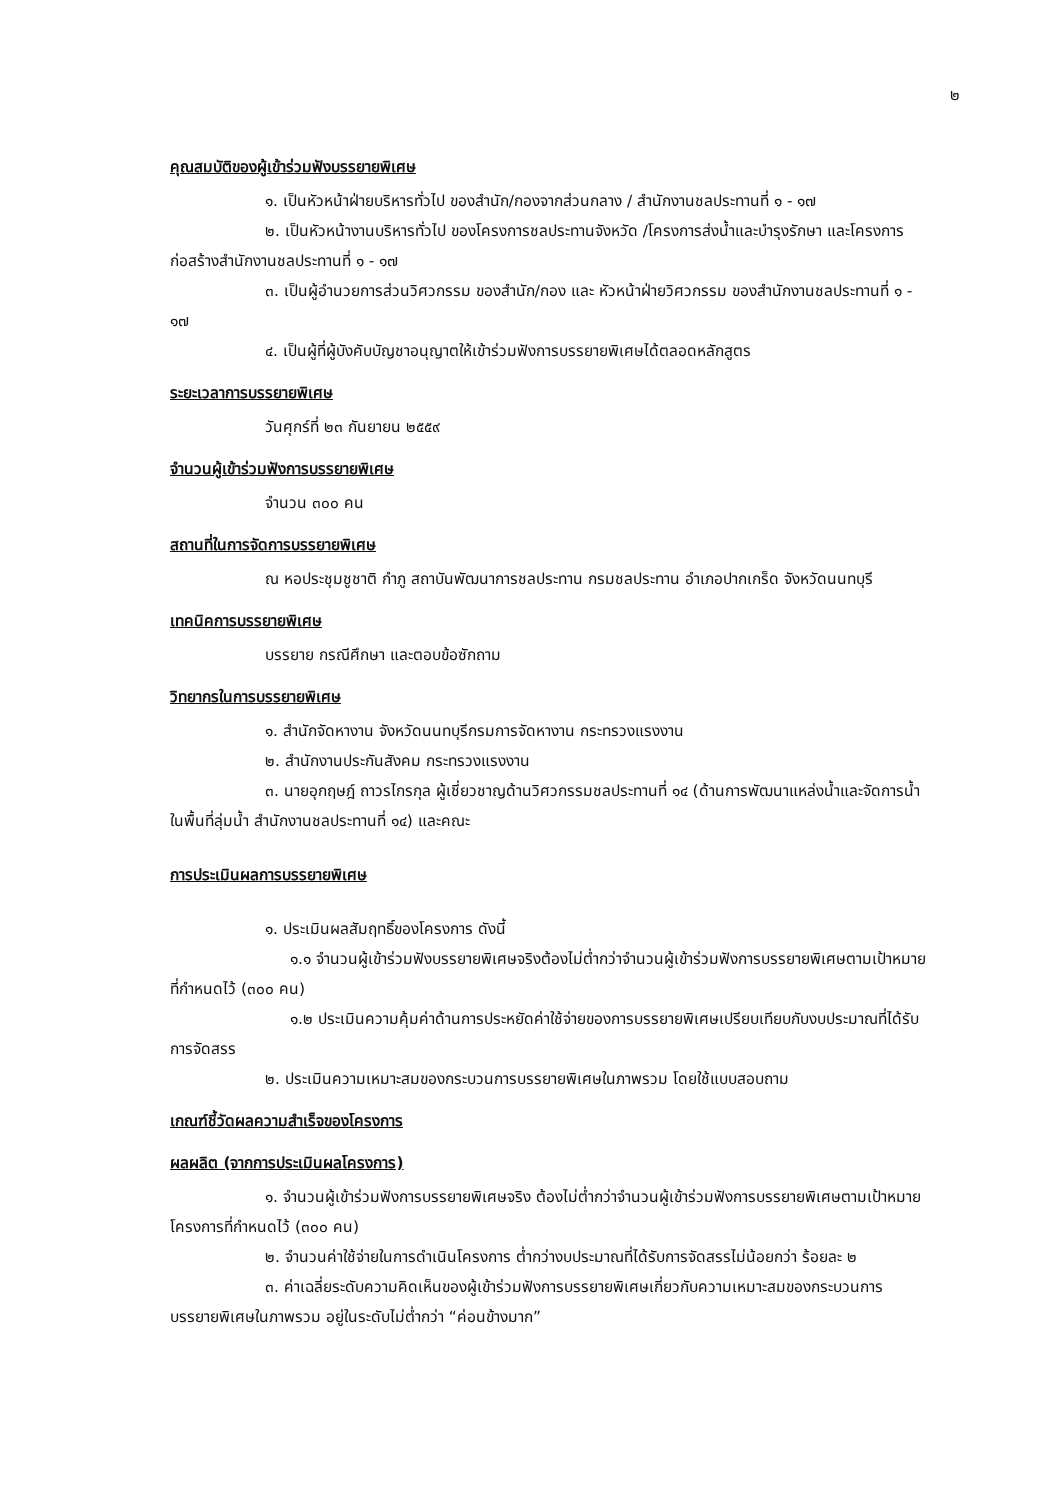๒
คุณสมบัติของผู้เข้าร่วมฟังบรรยายพิเศษ
๑. เป็นหัวหน้าฝ่ายบริหารทั่วไป ของสำนัก/กองจากส่วนกลาง / สำนักงานชลประทานที่ ๑ - ๑๗
๒. เป็นหัวหน้างานบริหารทั่วไป ของโครงการชลประทานจังหวัด /โครงการส่งน้ำและบำรุงรักษา และโครงการก่อสร้างสำนักงานชลประทานที่ ๑ - ๑๗
๓. เป็นผู้อำนวยการส่วนวิศวกรรม ของสำนัก/กอง และ หัวหน้าฝ่ายวิศวกรรม ของสำนักงานชลประทานที่ ๑ - ๑๗
๔. เป็นผู้ที่ผู้บังคับบัญชาอนุญาตให้เข้าร่วมฟังการบรรยายพิเศษได้ตลอดหลักสูตร
ระยะเวลาการบรรยายพิเศษ
วันศุกร์ที่ ๒๓ กันยายน ๒๕๕๙
จำนวนผู้เข้าร่วมฟังการบรรยายพิเศษ
จำนวน ๓๐๐ คน
สถานที่ในการจัดการบรรยายพิเศษ
ณ หอประชุมชูชาติ กำภู สถาบันพัฒนาการชลประทาน กรมชลประทาน อำเภอปากเกร็ด จังหวัดนนทบุรี
เทคนิคการบรรยายพิเศษ
บรรยาย กรณีศึกษา และตอบข้อซักถาม
วิทยากรในการบรรยายพิเศษ
๑. สำนักจัดหางาน จังหวัดนนทบุรีกรมการจัดหางาน กระทรวงแรงงาน
๒. สำนักงานประกันสังคม กระทรวงแรงงาน
๓. นายอุกฤษฎ์ ถาวรไกรกุล ผู้เชี่ยวชาญด้านวิศวกรรมชลประทานที่ ๑๔ (ด้านการพัฒนาแหล่งน้ำและจัดการน้ำในพื้นที่ลุ่มน้ำ สำนักงานชลประทานที่ ๑๔) และคณะ
การประเมินผลการบรรยายพิเศษ
๑. ประเมินผลสัมฤทธิ์ของโครงการ ดังนี้
๑.๑ จำนวนผู้เข้าร่วมฟังบรรยายพิเศษจริงต้องไม่ต่ำกว่าจำนวนผู้เข้าร่วมฟังการบรรยายพิเศษตามเป้าหมายที่กำหนดไว้ (๓๐๐ คน)
๑.๒ ประเมินความคุ้มค่าด้านการประหยัดค่าใช้จ่ายของการบรรยายพิเศษเปรียบเทียบกับงบประมาณที่ได้รับการจัดสรร
๒. ประเมินความเหมาะสมของกระบวนการบรรยายพิเศษในภาพรวม โดยใช้แบบสอบถาม
เกณฑ์ชี้วัดผลความสำเร็จของโครงการ
ผลผลิต (จากการประเมินผลโครงการ)
๑. จำนวนผู้เข้าร่วมฟังการบรรยายพิเศษจริง ต้องไม่ต่ำกว่าจำนวนผู้เข้าร่วมฟังการบรรยายพิเศษตามเป้าหมายโครงการที่กำหนดไว้ (๓๐๐ คน)
๒. จำนวนค่าใช้จ่ายในการดำเนินโครงการ ต่ำกว่างบประมาณที่ได้รับการจัดสรรไม่น้อยกว่า ร้อยละ ๒
๓. ค่าเฉลี่ยระดับความคิดเห็นของผู้เข้าร่วมฟังการบรรยายพิเศษเกี่ยวกับความเหมาะสมของกระบวนการบรรยายพิเศษในภาพรวม อยู่ในระดับไม่ต่ำกว่า “ค่อนข้างมาก”